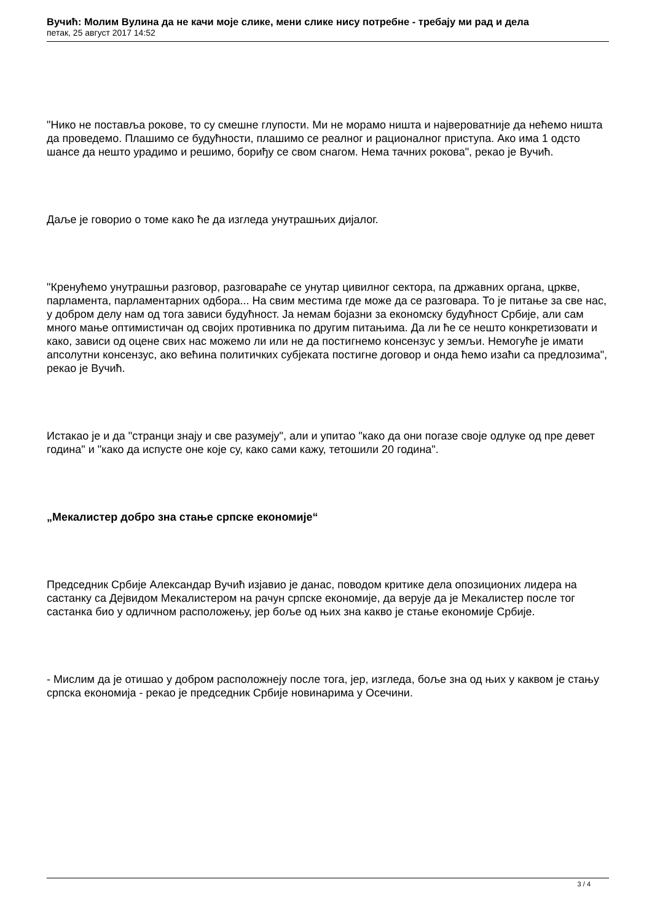Вучић: Молим Вулина да не качи моје слике, мени слике нису потребне - требају ми рад и дела
петак, 25 август 2017 14:52
"Нико не поставља рокове, то су смешне глупости. Ми не морамо ништа и највероватније да нећемо ништа да проведемо. Плашимо се будућности, плашимо се реалног и рационалног приступа. Ако има 1 одсто шансе да нешто урадимо и решимо, бориђу се свом снагом. Нема тачних рокова", рекао је Вучић.
Даље је говорио о томе како ће да изгледа унутрашњих дијалог.
"Кренућемо унутрашњи разговор, разговараће се унутар цивилног сектора, па државних органа, цркве, парламента, парламентарних одбора... На свим местима где може да се разговара. То је питање за све нас, у добром делу нам од тога зависи будућност. Ја немам бојазни за економску будућност Србије, али сам много мање оптимистичан од својих противника по другим питањима. Да ли ће се нешто конкретизовати и како, зависи од оцене свих нас можемо ли или не да постигнемо консензус у земљи. Немогуће је имати апсолутни консензус, ако већина политичких субјеката постигне договор и онда ћемо изаћи са предлозима", рекао је Вучић.
Истакао је и да "странци знају и све разумеју", али и упитао "како да они погазе своје одлуке од пре девет година" и "како да испусте оне које су, како сами кажу, тетошили 20 година".
„Мекалистер добро зна стање српске економије“
Председник Србије Александар Вучић изјавио је данас, поводом критике дела опозиционих лидера на састанку са Дејвидом Мекалистером на рачун српске економије, да верује да је Мекалистер после тог састанка био у одличном расположењу, јер боље од њих зна какво је стање економије Србије.
- Мислим да је отишао у добром расположнеју после тога, јер, изгледа, боље зна од њих у каквом је стању српска економија - рекао је председник Србије новинарима у Осечини.
3 / 4